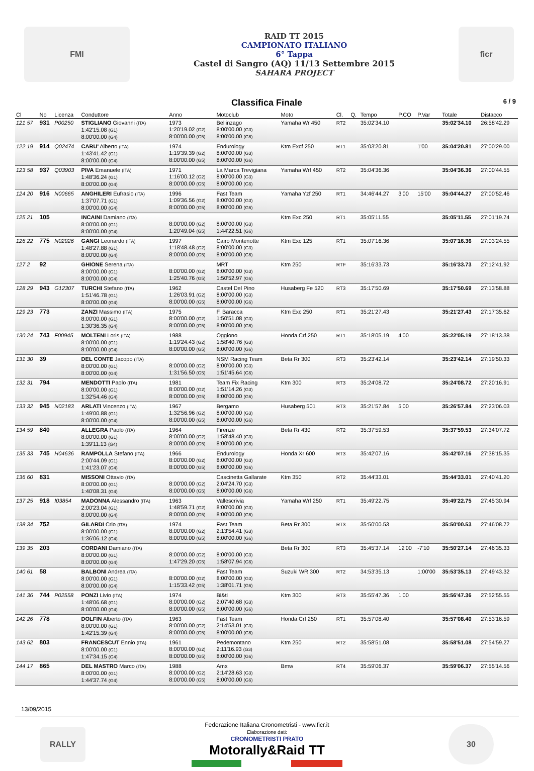FMI
RAID TT 2015
CAMPIONATO ITALIANO
6° Tappa
Castel di Sangro (AQ) 11/13 Settembre 2015
SAHARA PROJECT
ficr
Classifica Finale 6 / 9
| Cl | No | Licenza | Conduttore | Anno | Motoclub | Moto | Cl. | Q. | Tempo | P.CO | P.Var | Totale | Distacco |
| --- | --- | --- | --- | --- | --- | --- | --- | --- | --- | --- | --- | --- | --- |
| 121 57 | 931 | P00250 | STIGLIANO Giovanni (ITA) 1:42'15.08 (G1) 8:00'00.00 (G4) | 1973 1:20'19.02 (G2) 8:00'00.00 (G5) | Bellinzago 8:00'00.00 (G3) 8:00'00.00 (G6) | Yamaha Wr 450 | RT2 | | 35:02'34.10 | | | 35:02'34.10 | 26:58'42.29 |
| 122 19 | 914 | Q02474 | CARU' Alberto (ITA) 1:43'41.42 (G1) 8:00'00.00 (G4) | 1974 1:19'39.39 (G2) 8:00'00.00 (G5) | Endurology 8:00'00.00 (G3) 8:00'00.00 (G6) | Ktm Excf 250 | RT1 | | 35:03'20.81 | | 1'00 | 35:04'20.81 | 27:00'29.00 |
| 123 58 | 937 | Q03903 | PIVA Emanuele (ITA) 1:48'36.24 (G1) 8:00'00.00 (G4) | 1971 1:16'00.12 (G2) 8:00'00.00 (G5) | La Marca Trevigiana 8:00'00.00 (G3) 8:00'00.00 (G6) | Yamaha Wrf 450 | RT2 | | 35:04'36.36 | | | 35:04'36.36 | 27:00'44.55 |
| 124 20 | 916 | N00665 | ANGHILERI Eufrasio (ITA) 1:37'07.71 (G1) 8:00'00.00 (G4) | 1996 1:09'36.56 (G2) 8:00'00.00 (G5) | Fast Team 8:00'00.00 (G3) 8:00'00.00 (G6) | Yamaha Yzf 250 | RT1 | | 34:46'44.27 | 3'00 | 15'00 | 35:04'44.27 | 27:00'52.46 |
| 125 21 | 105 | | INCAINI Damiano (ITA) 8:00'00.00 (G1) 8:00'00.00 (G4) | 8:00'00.00 (G2) 1:20'49.04 (G5) | 8:00'00.00 (G3) 1:44'22.51 (G6) | Ktm Exc 250 | RT1 | | 35:05'11.55 | | | 35:05'11.55 | 27:01'19.74 |
| 126 22 | 775 | N02926 | GANGI Leonardo (ITA) 1:48'27.88 (G1) 8:00'00.00 (G4) | 1997 1:18'48.48 (G2) 8:00'00.00 (G5) | Cairo Montenotte 8:00'00.00 (G3) 8:00'00.00 (G6) | Ktm Exc 125 | RT1 | | 35:07'16.36 | | | 35:07'16.36 | 27:03'24.55 |
| 127 2 | 92 | | GHIONE Serena (ITA) 8:00'00.00 (G1) 8:00'00.00 (G4) | 8:00'00.00 (G2) 1:25'40.76 (G5) | MRT 8:00'00.00 (G3) 1:50'52.97 (G6) | Ktm 250 | RTF | | 35:16'33.73 | | | 35:16'33.73 | 27:12'41.92 |
| 128 29 | 943 | G12307 | TURCHI Stefano (ITA) 1:51'46.78 (G1) 8:00'00.00 (G4) | 1962 1:26'03.91 (G2) 8:00'00.00 (G5) | Castel Del Pino 8:00'00.00 (G3) 8:00'00.00 (G6) | Husaberg Fe 520 | RT3 | | 35:17'50.69 | | | 35:17'50.69 | 27:13'58.88 |
| 129 23 | 773 | | ZANZI Massimo (ITA) 8:00'00.00 (G1) 1:30'36.35 (G4) | 1975 8:00'00.00 (G2) 8:00'00.00 (G5) | F. Baracca 1:50'51.08 (G3) 8:00'00.00 (G6) | Ktm Exc 250 | RT1 | | 35:21'27.43 | | | 35:21'27.43 | 27:17'35.62 |
| 130 24 | 743 | F00945 | MOLTENI Loris (ITA) 8:00'00.00 (G1) 8:00'00.00 (G4) | 1988 1:19'24.43 (G2) 8:00'00.00 (G5) | Oggiono 1:58'40.76 (G3) 8:00'00.00 (G6) | Honda Crf 250 | RT1 | | 35:18'05.19 | 4'00 | | 35:22'05.19 | 27:18'13.38 |
| 131 30 | 39 | | DEL CONTE Jacopo (ITA) 8:00'00.00 (G1) 8:00'00.00 (G4) | 8:00'00.00 (G2) 1:31'56.50 (G5) | NSM Racing Team 8:00'00.00 (G3) 1:51'45.64 (G6) | Beta Rr 300 | RT3 | | 35:23'42.14 | | | 35:23'42.14 | 27:19'50.33 |
| 132 31 | 794 | | MENDOTTI Paolo (ITA) 8:00'00.00 (G1) 1:32'54.46 (G4) | 1981 8:00'00.00 (G2) 8:00'00.00 (G5) | Team Fix Racing 1:51'14.26 (G3) 8:00'00.00 (G6) | Ktm 300 | RT3 | | 35:24'08.72 | | | 35:24'08.72 | 27:20'16.91 |
| 133 32 | 945 | N02183 | ARLATI Vincenzo (ITA) 1:49'00.88 (G1) 8:00'00.00 (G4) | 1967 1:32'56.96 (G2) 8:00'00.00 (G5) | Bergamo 8:00'00.00 (G3) 8:00'00.00 (G6) | Husaberg 501 | RT3 | | 35:21'57.84 | 5'00 | | 35:26'57.84 | 27:23'06.03 |
| 134 59 | 840 | | ALLEGRA Paolo (ITA) 8:00'00.00 (G1) 1:39'11.13 (G4) | 1964 8:00'00.00 (G2) 8:00'00.00 (G5) | Firenze 1:58'48.40 (G3) 8:00'00.00 (G6) | Beta Rr 430 | RT2 | | 35:37'59.53 | | | 35:37'59.53 | 27:34'07.72 |
| 135 33 | 745 | H04636 | RAMPOLLA Stefano (ITA) 2:00'44.09 (G1) 1:41'23.07 (G4) | 1966 8:00'00.00 (G2) 8:00'00.00 (G5) | Endurology 8:00'00.00 (G3) 8:00'00.00 (G6) | Honda Xr 600 | RT3 | | 35:42'07.16 | | | 35:42'07.16 | 27:38'15.35 |
| 136 60 | 831 | | MISSONI Ottavio (ITA) 8:00'00.00 (G1) 1:40'08.31 (G4) | 8:00'00.00 (G2) 8:00'00.00 (G5) | Cascinetta Gallarate 2:04'24.70 (G3) 8:00'00.00 (G6) | Ktm 350 | RT2 | | 35:44'33.01 | | | 35:44'33.01 | 27:40'41.20 |
| 137 25 | 918 | I03854 | MADONNA Alessandro (ITA) 2:00'23.04 (G1) 8:00'00.00 (G4) | 1963 1:48'59.71 (G2) 8:00'00.00 (G5) | Vallescrivia 8:00'00.00 (G3) 8:00'00.00 (G6) | Yamaha Wrf 250 | RT1 | | 35:49'22.75 | | | 35:49'22.75 | 27:45'30.94 |
| 138 34 | 752 | | GILARDI Crlo (ITA) 8:00'00.00 (G1) 1:36'06.12 (G4) | 1974 8:00'00.00 (G2) 8:00'00.00 (G5) | Fast Team 2:13'54.41 (G3) 8:00'00.00 (G6) | Beta Rr 300 | RT3 | | 35:50'00.53 | | | 35:50'00.53 | 27:46'08.72 |
| 139 35 | 203 | | CORDANI Damiano (ITA) 8:00'00.00 (G1) 8:00'00.00 (G4) | 8:00'00.00 (G2) 1:47'29.20 (G5) | 8:00'00.00 (G3) 1:58'07.94 (G6) | Beta Rr 300 | RT3 | | 35:45'37.14 | 12'00 | -7'10 | 35:50'27.14 | 27:46'35.33 |
| 140 61 | 58 | | BALBONI Andrea (ITA) 8:00'00.00 (G1) 8:00'00.00 (G4) | 8:00'00.00 (G2) 1:15'33.42 (G5) | Fast Team 8:00'00.00 (G3) 1:38'01.71 (G6) | Suzuki WR 300 | RT2 | | 34:53'35.13 | | 1:00'00 | 35:53'35.13 | 27:49'43.32 |
| 141 36 | 744 | P02558 | PONZI Livio (ITA) 1:48'06.68 (G1) 8:00'00.00 (G4) | 1974 8:00'00.00 (G2) 8:00'00.00 (G5) | Bi&ti 2:07'40.68 (G3) 8:00'00.00 (G6) | Ktm 300 | RT3 | | 35:55'47.36 | 1'00 | | 35:56'47.36 | 27:52'55.55 |
| 142 26 | 778 | | DOLFIN Alberto (ITA) 8:00'00.00 (G1) 1:42'15.39 (G4) | 1963 8:00'00.00 (G2) 8:00'00.00 (G5) | Fast Team 2:14'53.01 (G3) 8:00'00.00 (G6) | Honda Crf 250 | RT1 | | 35:57'08.40 | | | 35:57'08.40 | 27:53'16.59 |
| 143 62 | 803 | | FRANCESCUT Ennio (ITA) 8:00'00.00 (G1) 1:47'34.15 (G4) | 1961 8:00'00.00 (G2) 8:00'00.00 (G5) | Pedemontano 2:11'16.93 (G3) 8:00'00.00 (G6) | Ktm 250 | RT2 | | 35:58'51.08 | | | 35:58'51.08 | 27:54'59.27 |
| 144 17 | 865 | | DEL MASTRO Marco (ITA) 8:00'00.00 (G1) 1:44'37.74 (G4) | 1988 8:00'00.00 (G2) 8:00'00.00 (G5) | Amx 2:14'28.63 (G3) 8:00'00.00 (G6) | Bmw | RT4 | | 35:59'06.37 | | | 35:59'06.37 | 27:55'14.56 |
13/09/2015
RALLY
Federazione Italiana Cronometristi - www.ficr.it
Elaborazione dati:
CRONOMETRISTI PRATO
Motorally&Raid TT
30